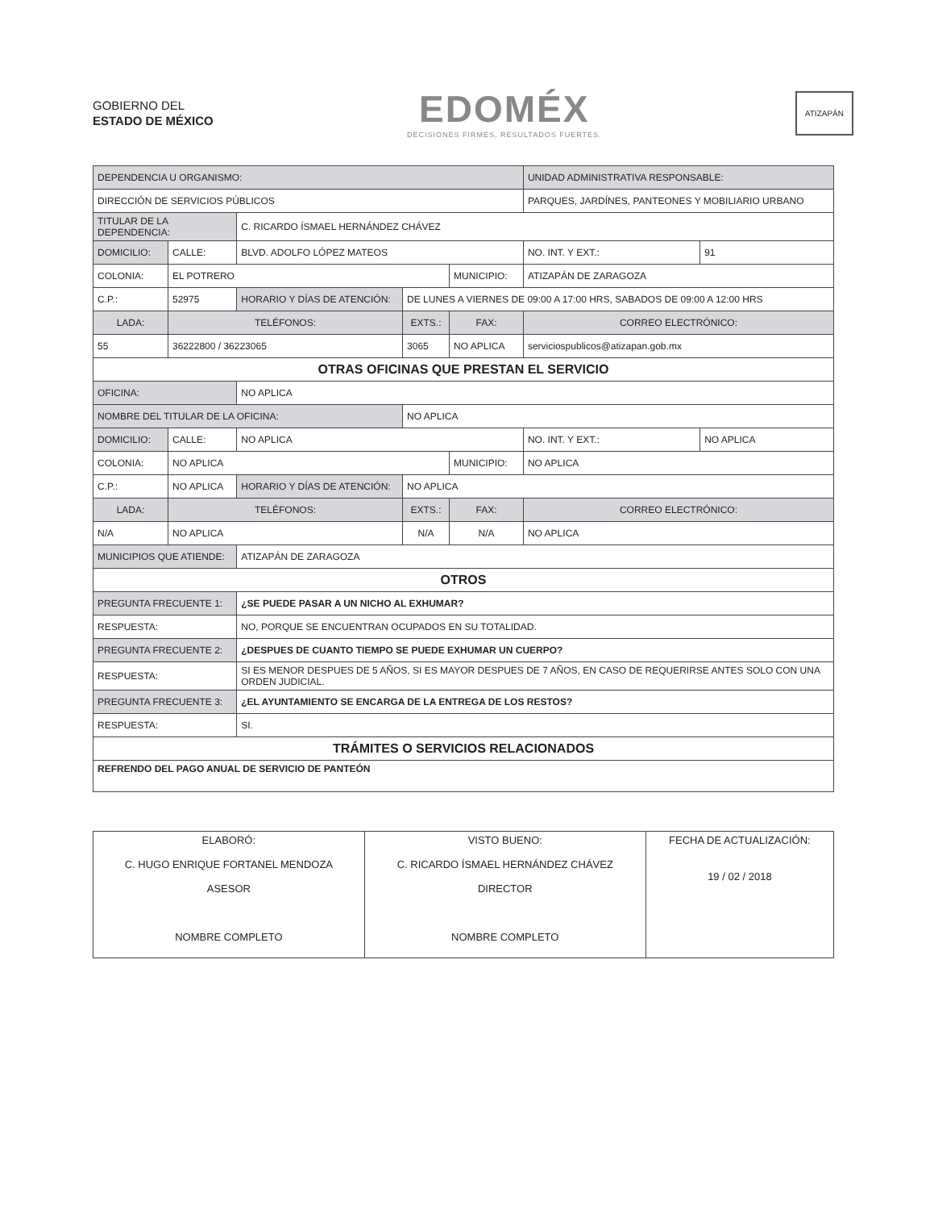GOBIERNO DEL
ESTADO DE MÉXICO
EDOMÉX
DECISIONES FIRMES, RESULTADOS FUERTES.
ATIZAPÁN
| DEPENDENCIA U ORGANISMO: | | | | | | | UNIDAD ADMINISTRATIVA RESPONSABLE: | | |
| DIRECCIÓN DE SERVICIOS PÚBLICOS | | | | | | | PARQUES, JARDÍNES, PANTEONES Y MOBILIARIO URBANO | | |
| TITULAR DE LA DEPENDENCIA: | | | C. RICARDO ÍSMAEL HERNÁNDEZ CHÁVEZ | | | | | | |
| DOMICILIO: | | CALLE: | BLVD. ADOLFO LÓPEZ MATEOS | | | | | NO. INT. Y EXT.: | 91 |
| COLONIA: | | EL POTRERO | | | | MUNICIPIO: | ATIZAPÁN DE ZARAGOZA | | |
| C.P.: | 52975 | | HORARIO Y DÍAS DE ATENCIÓN: | DE LUNES A VIERNES DE 09:00 A 17:00 HRS, SABADOS DE 09:00 A 12:00 HRS | | | | | |
| LADA: | TELÉFONOS: | | | EXTS.: | FAX: | | CORREO ELECTRÓNICO: | | |
| 55 | 36222800 / 36223065 | | | 3065 | NO APLICA | | serviciospublicos@atizapan.gob.mx | | |
| OTRAS OFICINAS QUE PRESTAN EL SERVICIO | | | | | | | | | |
| OFICINA: | | | NO APLICA | | | | | | |
| NOMBRE DEL TITULAR DE LA OFICINA: | | | | NO APLICA | | | | | |
| DOMICILIO: | | CALLE: | NO APLICA | | | | | NO. INT. Y EXT.: | NO APLICA |
| COLONIA: | | NO APLICA | | | | MUNICIPIO: | NO APLICA | | |
| C.P.: | NO APLICA | | HORARIO Y DÍAS DE ATENCIÓN: | NO APLICA | | | | | |
| LADA: | TELÉFONOS: | | | EXTS.: | FAX: | | CORREO ELECTRÓNICO: | | |
| N/A | NO APLICA | | | N/A | N/A | | NO APLICA | | |
| MUNICIPIOS QUE ATIENDE: | | | ATIZAPÁN DE ZARAGOZA | | | | | | |
| OTROS | | | | | | | | | |
| PREGUNTA FRECUENTE 1: | | | ¿SE PUEDE PASAR A UN NICHO AL EXHUMAR? | | | | | | |
| RESPUESTA: | | | NO, PORQUE SE ENCUENTRAN OCUPADOS EN SU TOTALIDAD. | | | | | | |
| PREGUNTA FRECUENTE 2: | | | ¿DESPUES DE CUANTO TIEMPO SE PUEDE EXHUMAR UN CUERPO? | | | | | | |
| RESPUESTA: | | | SI ES MENOR DESPUES DE 5 AÑOS, SI ES MAYOR DESPUES DE 7 AÑOS, EN CASO DE REQUERIRSE ANTES SOLO CON UNA ORDEN JUDICIAL. | | | | | | |
| PREGUNTA FRECUENTE 3: | | | ¿EL AYUNTAMIENTO SE ENCARGA DE LA ENTREGA DE LOS RESTOS? | | | | | | |
| RESPUESTA: | | | SI. | | | | | | |
| TRÁMITES O SERVICIOS RELACIONADOS | | | | | | | | | |
| REFRENDO DEL PAGO ANUAL DE SERVICIO DE PANTEÓN | | | | | | | | | |
| ELABORÓ: C. HUGO ENRIQUE FORTANEL MENDOZA ASESOR NOMBRE COMPLETO | VISTO BUENO: C. RICARDO ÍSMAEL HERNÁNDEZ CHÁVEZ DIRECTOR NOMBRE COMPLETO | FECHA DE ACTUALIZACIÓN: 19 / 02 / 2018 |